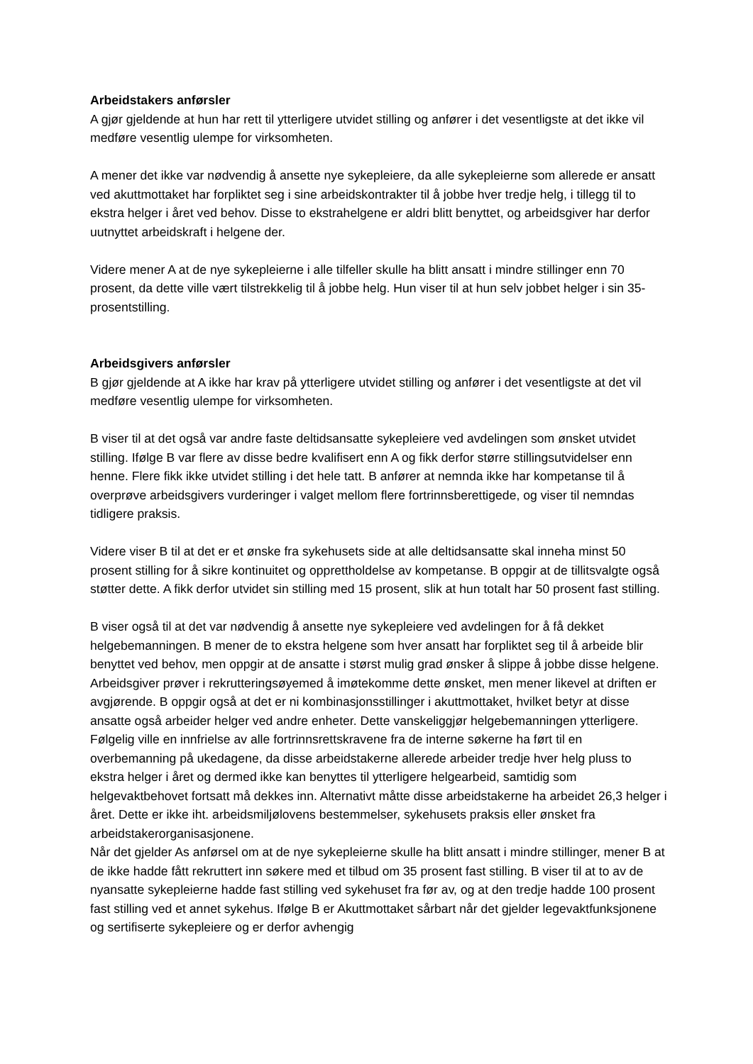Arbeidstakers anførsler
A gjør gjeldende at hun har rett til ytterligere utvidet stilling og anfører i det vesentligste at det ikke vil medføre vesentlig ulempe for virksomheten.
A mener det ikke var nødvendig å ansette nye sykepleiere, da alle sykepleierne som allerede er ansatt ved akuttmottaket har forpliktet seg i sine arbeidskontrakter til å jobbe hver tredje helg, i tillegg til to ekstra helger i året ved behov. Disse to ekstrahelgene er aldri blitt benyttet, og arbeidsgiver har derfor uutnyttet arbeidskraft i helgene der.
Videre mener A at de nye sykepleierne i alle tilfeller skulle ha blitt ansatt i mindre stillinger enn 70 prosent, da dette ville vært tilstrekkelig til å jobbe helg. Hun viser til at hun selv jobbet helger i sin 35-prosentstilling.
Arbeidsgivers anførsler
B gjør gjeldende at A ikke har krav på ytterligere utvidet stilling og anfører i det vesentligste at det vil medføre vesentlig ulempe for virksomheten.
B viser til at det også var andre faste deltidsansatte sykepleiere ved avdelingen som ønsket utvidet stilling. Ifølge B var flere av disse bedre kvalifisert enn A og fikk derfor større stillingsutvidelser enn henne. Flere fikk ikke utvidet stilling i det hele tatt. B anfører at nemnda ikke har kompetanse til å overprøve arbeidsgivers vurderinger i valget mellom flere fortrinnsberettigede, og viser til nemndas tidligere praksis.
Videre viser B til at det er et ønske fra sykehusets side at alle deltidsansatte skal inneha minst 50 prosent stilling for å sikre kontinuitet og opprettholdelse av kompetanse. B oppgir at de tillitsvalgte også støtter dette. A fikk derfor utvidet sin stilling med 15 prosent, slik at hun totalt har 50 prosent fast stilling.
B viser også til at det var nødvendig å ansette nye sykepleiere ved avdelingen for å få dekket helgebemanningen. B mener de to ekstra helgene som hver ansatt har forpliktet seg til å arbeide blir benyttet ved behov, men oppgir at de ansatte i størst mulig grad ønsker å slippe å jobbe disse helgene. Arbeidsgiver prøver i rekrutteringsøyemed å imøtekomme dette ønsket, men mener likevel at driften er avgjørende. B oppgir også at det er ni kombinasjonsstillinger i akuttmottaket, hvilket betyr at disse ansatte også arbeider helger ved andre enheter. Dette vanskeliggjør helgebemanningen ytterligere. Følgelig ville en innfrielse av alle fortrinnsrettskravene fra de interne søkerne ha ført til en overbemanning på ukedagene, da disse arbeidstakerne allerede arbeider tredje hver helg pluss to ekstra helger i året og dermed ikke kan benyttes til ytterligere helgearbeid, samtidig som helgevaktbehovet fortsatt må dekkes inn. Alternativt måtte disse arbeidstakerne ha arbeidet 26,3 helger i året. Dette er ikke iht. arbeidsmiljølovens bestemmelser, sykehusets praksis eller ønsket fra arbeidstakerorganisasjonene.
Når det gjelder As anførsel om at de nye sykepleierne skulle ha blitt ansatt i mindre stillinger, mener B at de ikke hadde fått rekruttert inn søkere med et tilbud om 35 prosent fast stilling. B viser til at to av de nyansatte sykepleierne hadde fast stilling ved sykehuset fra før av, og at den tredje hadde 100 prosent fast stilling ved et annet sykehus. Ifølge B er Akuttmottaket sårbart når det gjelder legevaktfunksjonene og sertifiserte sykepleiere og er derfor avhengig